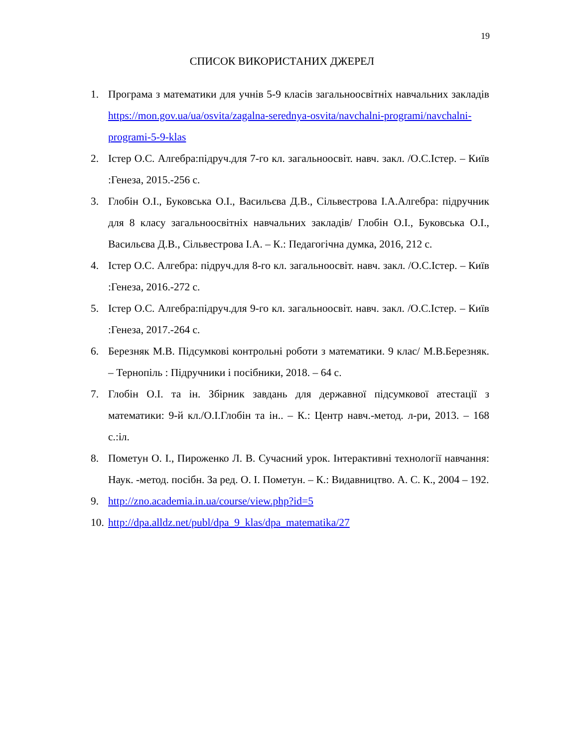19
СПИСОК ВИКОРИСТАНИХ ДЖЕРЕЛ
1. Програма з математики для учнів 5-9 класів загальноосвітніх навчальних закладів https://mon.gov.ua/ua/osvita/zagalna-serednya-osvita/navchalni-programi/navchalni-programi-5-9-klas
2. Істер О.С. Алгебра:підруч.для 7-го кл. загальноосвіт. навч. закл. /О.С.Істер. – Київ :Генеза, 2015.-256 с.
3. Глобін О.І., Буковська О.І., Васильєва Д.В., Сільвестрова І.А.Алгебра: підручник для 8 класу загальноосвітніх навчальних закладів/ Глобін О.І., Буковська О.І., Васильєва Д.В., Сільвестрова І.А. – К.: Педагогічна думка, 2016, 212 с.
4. Істер О.С. Алгебра: підруч.для 8-го кл. загальноосвіт. навч. закл. /О.С.Істер. – Київ :Генеза, 2016.-272 с.
5. Істер О.С. Алгебра:підруч.для 9-го кл. загальноосвіт. навч. закл. /О.С.Істер. – Київ :Генеза, 2017.-264 с.
6. Березняк М.В. Підсумкові контрольні роботи з математики. 9 клас/ М.В.Березняк. – Тернопіль : Підручники і посібники, 2018. – 64 с.
7. Глобін О.І. та ін. Збірник завдань для державної підсумкової атестації з математики: 9-й кл./О.І.Глобін та ін.. – К.: Центр навч.-метод. л-ри, 2013. – 168 с.:іл.
8. Пометун О. І., Пироженко Л. В. Сучасний урок. Інтерактивні технології навчання: Наук. -метод. посібн. За ред. О. І. Пометун. – К.: Видавництво. А. С. К., 2004 – 192.
9. http://zno.academia.in.ua/course/view.php?id=5
10. http://dpa.alldz.net/publ/dpa_9_klas/dpa_matematika/27